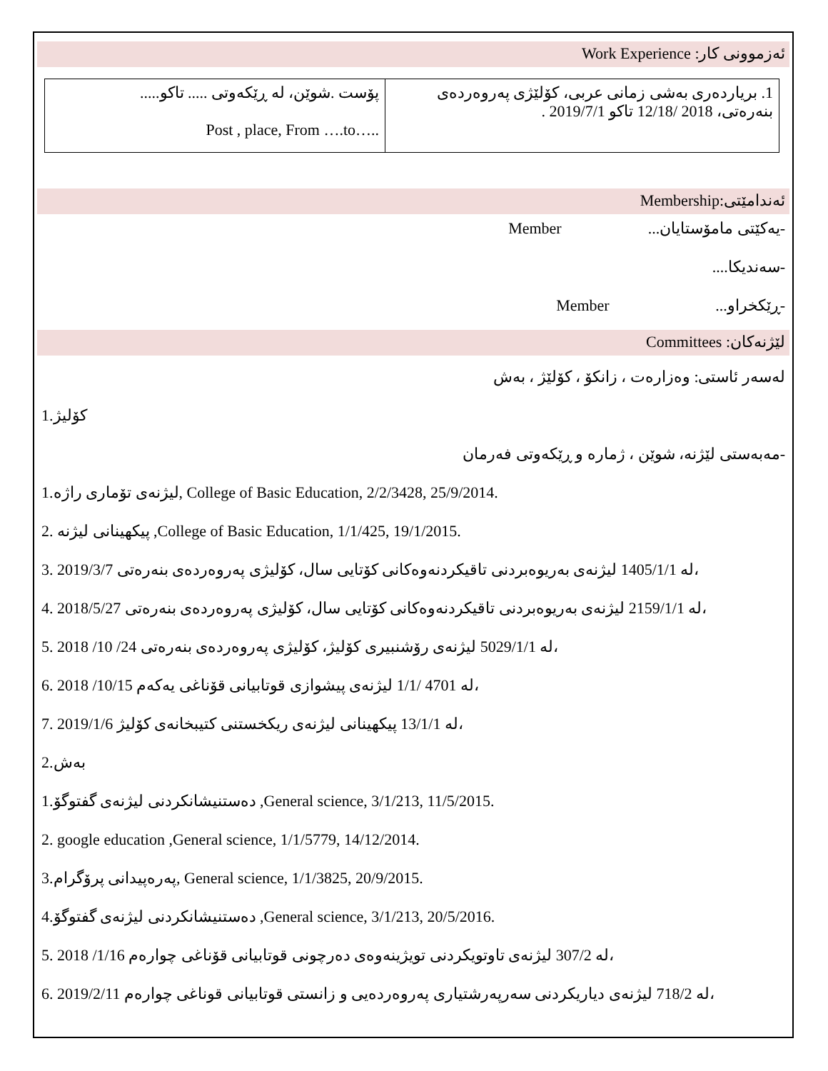ئەزموونی کار: Work Experience
| پۆست .شوێن، لە ڕێکەوتی ..... تاکو..... Post , place, From ….to….. | 1. بریاردەری بەشی زمانی عربی، کۆلێژی پەروەردەی بنەرەتی، 2018 /12/18 تاکو 2019/7/1 . |
ئەندامێتی:Membership
-یەکێتی مامۆستایان... Member
-سەندیکا....
-ڕێکخراو... Member
لێژنەکان: Committees
لەسەر ئاستی: وەزارەت ، زانکۆ ، کۆلێژ ، بەش
1.کۆلیژ
-مەبەستی لێژنە، شوێن ، ژمارە و ڕێکەوتی فەرمان
1.لیژنەی تۆماری راژە, College of Basic Education, 2/2/3428, 25/9/2014.
2. پیکهینانی لیژنە ,College of Basic Education, 1/1/425, 19/1/2015.
3. 2019/3/7 لە 1405/1/1 لیژنەی بەریوەبردنی تاقیکردنەوەکانی کۆتایی سال، کۆلیژی پەروەردەی بنەرەتی،
4. 2018/5/27 لە 2159/1/1 لیژنەی بەریوەبردنی تاقیکردنەوەکانی کۆتایی سال، کۆلیژی پەروەردەی بنەرەتی،
5. 2018 /10 /24 لە 5029/1/1 لیژنەی رۆشنبیری کۆلیژ، کۆلیژی پەروەردەی بنەرەتی،
6. 2018 /10/15 لە 4701 /1/1 لیژنەی پیشوازی قوتابیانی قۆناغی یەکەم،
7. 2019/1/6 لە 13/1/1 پیکهینانی لیژنەی ریکخستنی کتیبخانەی کۆلیژ،
2.بەش
1.دەستنیشانکردنی لیژنەی گفتوگۆ ,General science, 3/1/213, 11/5/2015.
2. google education ,General science, 1/1/5779, 14/12/2014.
3.پەرەپیدانی پرۆگرام, General science, 1/1/3825, 20/9/2015.
4.دەستنیشانکردنی لیژنەی گفتوگۆ ,General science, 3/1/213, 20/5/2016.
5. 2018 /1/16 لە 307/2 لیژنەی تاوتویکردنی تویژینەوەی دەرچونی قوتابیانی قۆناغی چوارەم،
6. 2019/2/11 لە 718/2 لیژنەی دیاریکردنی سەرپەرشتیاری پەروەردەیی و زانستی قوتابیانی قوناغی چوارەم،